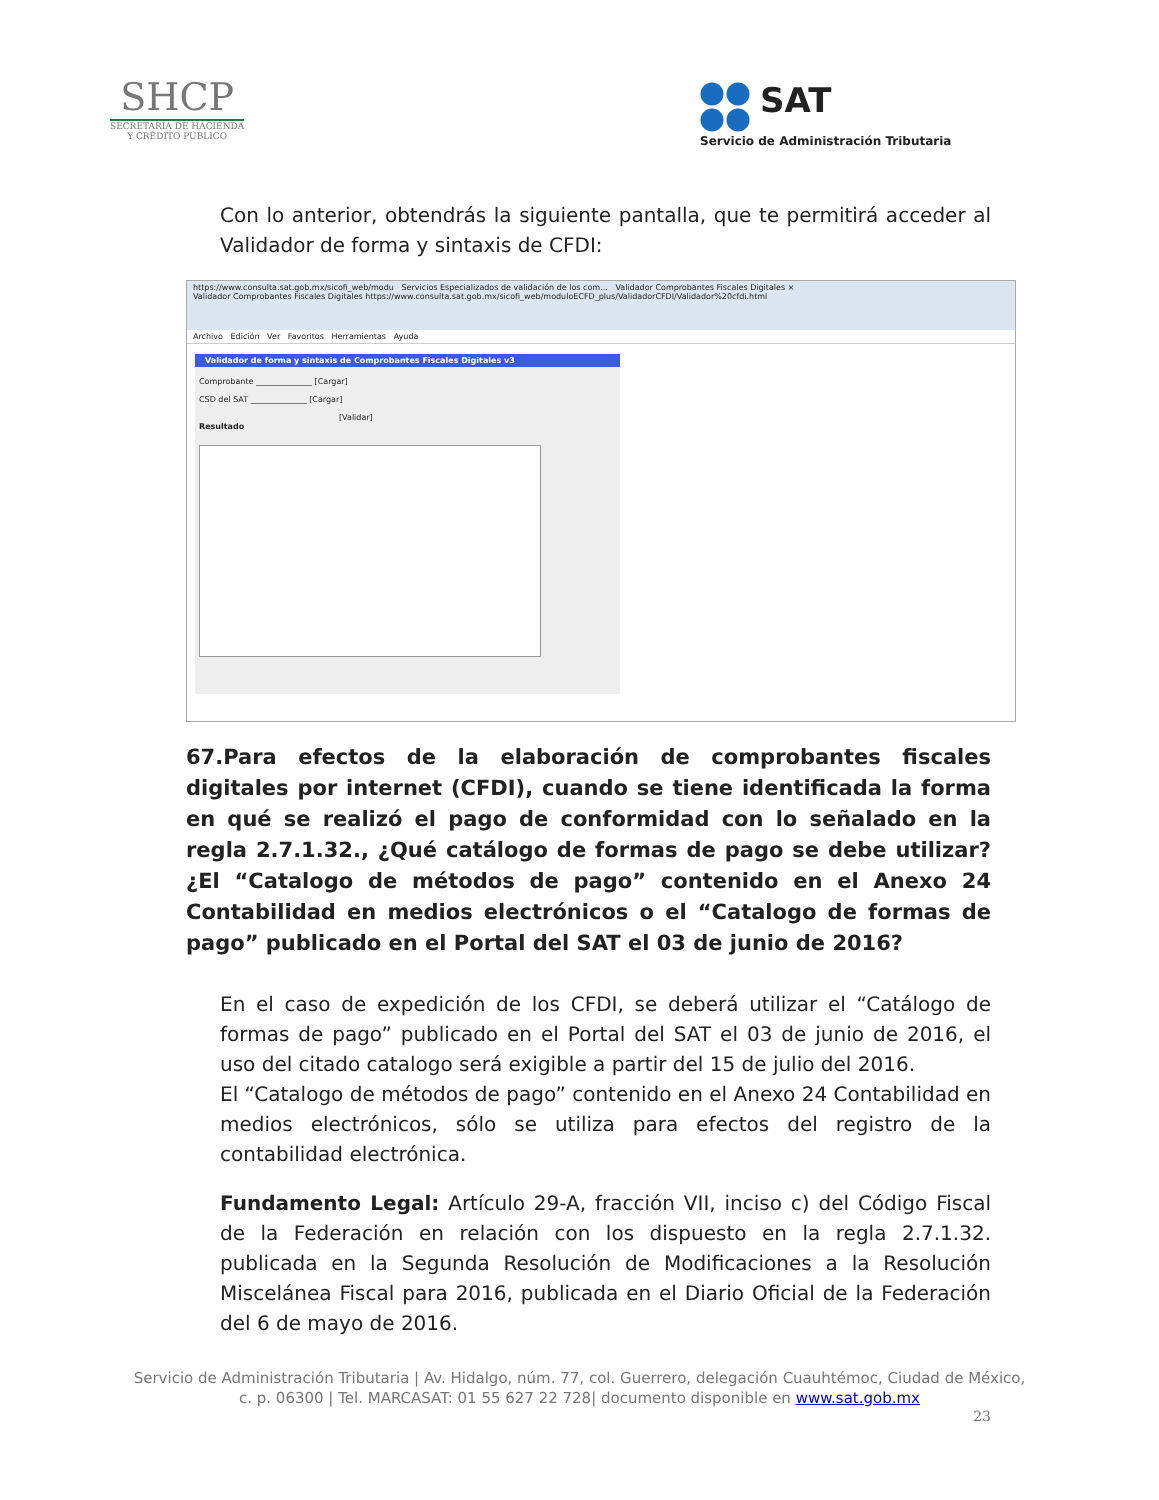SHCP
SECRETARÍA DE HACIENDA
Y CRÉDITO PÚBLICO
SAT
Servicio de Administración Tributaria
Con lo anterior, obtendrás la siguiente pantalla, que te permitirá acceder al Validador de forma y sintaxis de CFDI:
https://www.consulta.sat.gob.mx/sicofi_web/modu Servicios Especializados de validación de los com... Validador Comprobantes Fiscales Digitales ×
Validador Comprobantes Fiscales Digitales https://www.consulta.sat.gob.mx/sicofi_web/moduloECFD_plus/ValidadorCFDI/Validador%20cfdi.html
Archivo Edición Ver Favoritos Herramientas Ayuda
Validador de forma y sintaxis de Comprobantes Fiscales Digitales v3
Comprobante ______________ [Cargar]
CSD del SAT ______________ [Cargar]
[Validar]
Resultado
67.Para efectos de la elaboración de comprobantes fiscales digitales por internet (CFDI), cuando se tiene identificada la forma en qué se realizó el pago de conformidad con lo señalado en la regla 2.7.1.32., ¿Qué catálogo de formas de pago se debe utilizar? ¿El “Catalogo de métodos de pago” contenido en el Anexo 24 Contabilidad en medios electrónicos o el “Catalogo de formas de pago” publicado en el Portal del SAT el 03 de junio de 2016?
En el caso de expedición de los CFDI, se deberá utilizar el “Catálogo de formas de pago” publicado en el Portal del SAT el 03 de junio de 2016, el uso del citado catalogo será exigible a partir del 15 de julio del 2016.
El “Catalogo de métodos de pago” contenido en el Anexo 24 Contabilidad en medios electrónicos, sólo se utiliza para efectos del registro de la contabilidad electrónica.
Fundamento Legal: Artículo 29-A, fracción VII, inciso c) del Código Fiscal de la Federación en relación con los dispuesto en la regla 2.7.1.32. publicada en la Segunda Resolución de Modificaciones a la Resolución Miscelánea Fiscal para 2016, publicada en el Diario Oficial de la Federación del 6 de mayo de 2016.
Servicio de Administración Tributaria | Av. Hidalgo, núm. 77, col. Guerrero, delegación Cuauhtémoc, Ciudad de México,
c. p. 06300 | Tel. MARCASAT: 01 55 627 22 728| documento disponible en www.sat.gob.mx
23